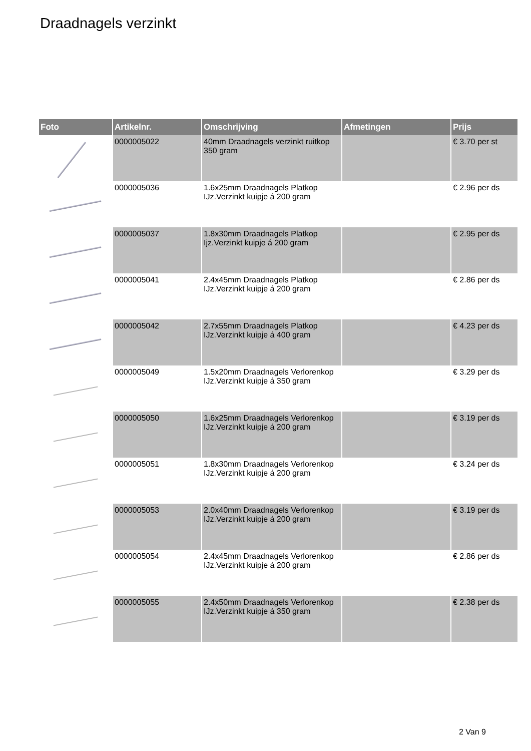Draadnagels verzinkt
| Foto | Artikelnr. | Omschrijving | Afmetingen | Prijs |
| --- | --- | --- | --- | --- |
| | 0000005022 | 40mm Draadnagels verzinkt ruitkop 350 gram | | € 3.70 per st |
| | 0000005036 | 1.6x25mm Draadnagels Platkop IJz.Verzinkt kuipje á 200 gram | | € 2.96 per ds |
| | 0000005037 | 1.8x30mm Draadnagels Platkop Ijz.Verzinkt kuipje á 200 gram | | € 2.95 per ds |
| | 0000005041 | 2.4x45mm Draadnagels Platkop IJz.Verzinkt kuipje á 200 gram | | € 2.86 per ds |
| | 0000005042 | 2.7x55mm Draadnagels Platkop IJz.Verzinkt kuipje á 400 gram | | € 4.23 per ds |
| | 0000005049 | 1.5x20mm Draadnagels Verlorenkop IJz.Verzinkt kuipje á 350 gram | | € 3.29 per ds |
| | 0000005050 | 1.6x25mm Draadnagels Verlorenkop IJz.Verzinkt kuipje á 200 gram | | € 3.19 per ds |
| | 0000005051 | 1.8x30mm Draadnagels Verlorenkop IJz.Verzinkt kuipje á 200 gram | | € 3.24 per ds |
| | 0000005053 | 2.0x40mm Draadnagels Verlorenkop IJz.Verzinkt kuipje á 200 gram | | € 3.19 per ds |
| | 0000005054 | 2.4x45mm Draadnagels Verlorenkop IJz.Verzinkt kuipje á 200 gram | | € 2.86 per ds |
| | 0000005055 | 2.4x50mm Draadnagels Verlorenkop IJz.Verzinkt kuipje á 350 gram | | € 2.38 per ds |
2 Van 9